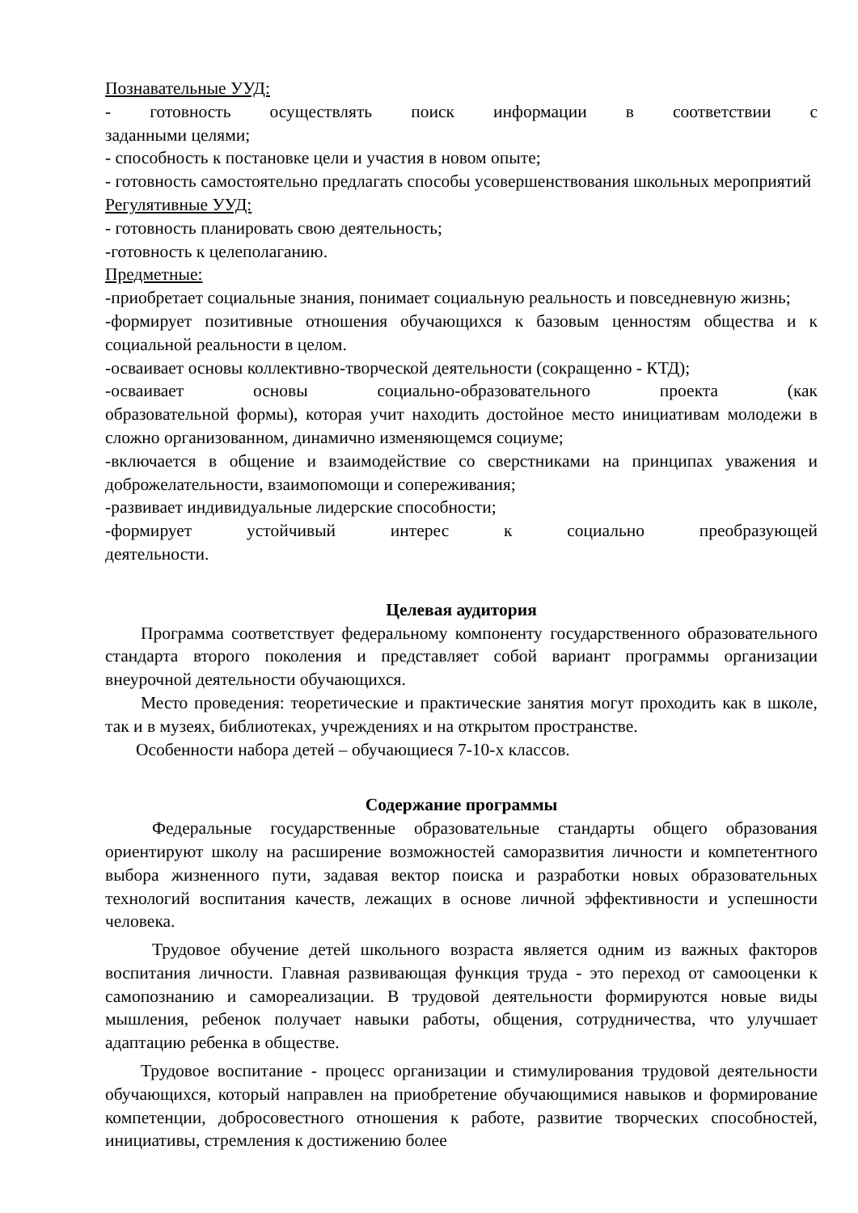Познавательные УУД:
- готовность осуществлять поиск информации в соответствии с
заданными целями;
- способность к постановке цели и участия в новом опыте;
- готовность самостоятельно предлагать способы усовершенствования школьных мероприятий
Регулятивные УУД:
- готовность планировать свою деятельность;
-готовность к целеполаганию.
Предметные:
-приобретает социальные знания, понимает социальную реальность и повседневную жизнь;
-формирует позитивные отношения обучающихся к базовым ценностям общества и к социальной реальности в целом.
-осваивает основы коллективно-творческой деятельности (сокращенно - КТД);
-осваивает основы социально-образовательного проекта (как
образовательной формы), которая учит находить достойное место инициативам молодежи в сложно организованном, динамично изменяющемся социуме;
-включается в общение и взаимодействие со сверстниками на принципах уважения и доброжелательности, взаимопомощи и сопереживания;
-развивает индивидуальные лидерские способности;
-формирует устойчивый интерес к социально преобразующей
деятельности.
Целевая аудитория
Программа соответствует федеральному компоненту государственного образовательного стандарта второго поколения и представляет собой вариант программы организации внеурочной деятельности обучающихся.
Место проведения: теоретические и практические занятия могут проходить как в школе, так и в музеях, библиотеках, учреждениях и на открытом пространстве.
Особенности набора детей – обучающиеся 7-10-х классов.
Содержание программы
Федеральные государственные образовательные стандарты общего образования ориентируют школу на расширение возможностей саморазвития личности и компетентного выбора жизненного пути, задавая вектор поиска и разработки новых образовательных технологий воспитания качеств, лежащих в основе личной эффективности и успешности человека.
Трудовое обучение детей школьного возраста является одним из важных факторов воспитания личности. Главная развивающая функция труда - это переход от самооценки к самопознанию и самореализации. В трудовой деятельности формируются новые виды мышления, ребенок получает навыки работы, общения, сотрудничества, что улучшает адаптацию ребенка в обществе.
Трудовое воспитание - процесс организации и стимулирования трудовой деятельности обучающихся, который направлен на приобретение обучающимися навыков и формирование компетенции, добросовестного отношения к работе, развитие творческих способностей, инициативы, стремления к достижению более